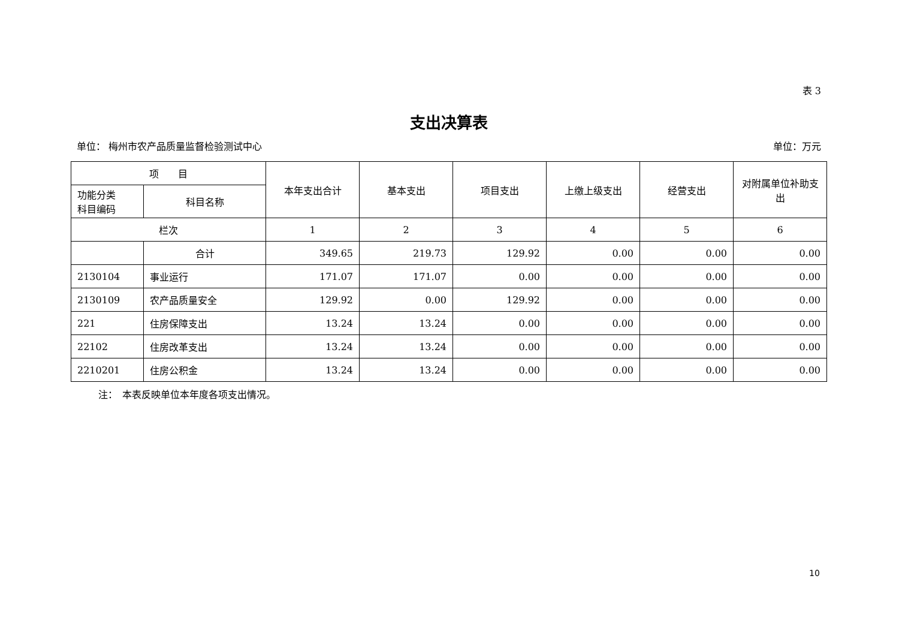表 3
支出决算表
单位： 梅州市农产品质量监督检验测试中心 单位：万元
| 项 目 | | 本年支出合计 | 基本支出 | 项目支出 | 上缴上级支出 | 经营支出 | 对附属单位补助支出 |
| --- | --- | --- | --- | --- | --- | --- | --- |
| 功能分类 科目编码 | 科目名称 | | | | | | |
| 栏次 | | 1 | 2 | 3 | 4 | 5 | 6 |
| | 合计 | 349.65 | 219.73 | 129.92 | 0.00 | 0.00 | 0.00 |
| 2130104 | 事业运行 | 171.07 | 171.07 | 0.00 | 0.00 | 0.00 | 0.00 |
| 2130109 | 农产品质量安全 | 129.92 | 0.00 | 129.92 | 0.00 | 0.00 | 0.00 |
| 221 | 住房保障支出 | 13.24 | 13.24 | 0.00 | 0.00 | 0.00 | 0.00 |
| 22102 | 住房改革支出 | 13.24 | 13.24 | 0.00 | 0.00 | 0.00 | 0.00 |
| 2210201 | 住房公积金 | 13.24 | 13.24 | 0.00 | 0.00 | 0.00 | 0.00 |
注：　本表反映单位本年度各项支出情况。
10